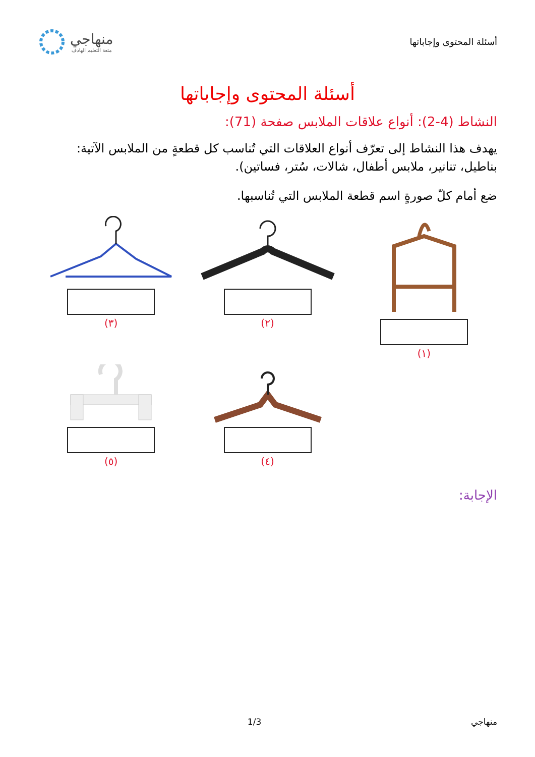أسئلة المحتوى وإجاباتها
منهاجي
متعة التعليم الهادف
أسئلة المحتوى وإجاباتها
النشاط (4-2): أنواع علاقات الملابس صفحة (71):
يهدف هذا النشاط إلى تعرّف أنواع العلاقات التي تُناسب كل قطعةٍ من الملابس الآتية: بناطيل، تنانير، ملابس أطفال، شالات، سُتر، فساتين).
ضع أمام كلّ صورةٍ اسم قطعة الملابس التي تُناسبها.
(١)
(٢)
(٣)
(٤)
(٥)
الإجابة:
منهاجي 1/3